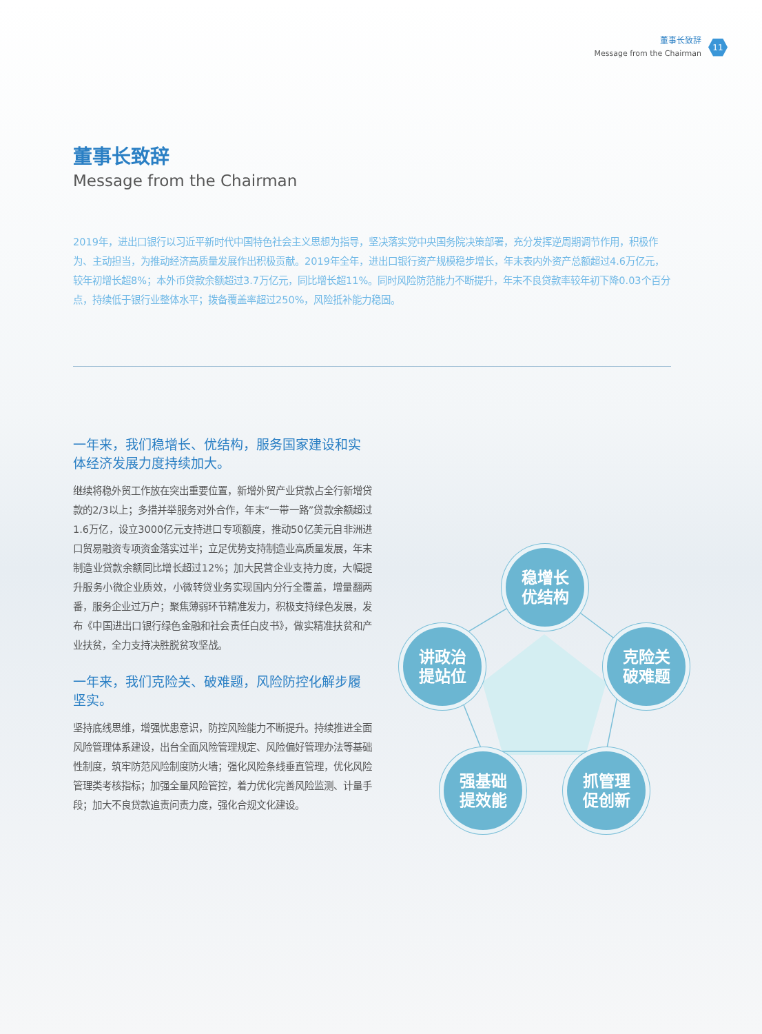董事长致辞
Message from the Chairman
11
稳增长
优结构
讲政治
提站位
克险关
破难题
强基础
提效能
抓管理
促创新
董事长致辞
Message from the Chairman
2019年，进出口银行以习近平新时代中国特色社会主义思想为指导，坚决落实党中央国务院决策部署，充分发挥逆周期调节作用，积极作为、主动担当，为推动经济高质量发展作出积极贡献。2019年全年，进出口银行资产规模稳步增长，年末表内外资产总额超过4.6万亿元，较年初增长超8%；本外币贷款余额超过3.7万亿元，同比增长超11%。同时风险防范能力不断提升，年末不良贷款率较年初下降0.03个百分点，持续低于银行业整体水平；拨备覆盖率超过250%，风险抵补能力稳固。
一年来，我们稳增长、优结构，服务国家建设和实体经济发展力度持续加大。
继续将稳外贸工作放在突出重要位置，新增外贸产业贷款占全行新增贷款的2/3以上；多措并举服务对外合作，年末“一带一路”贷款余额超过1.6万亿，设立3000亿元支持进口专项额度，推动50亿美元自非洲进口贸易融资专项资金落实过半；立足优势支持制造业高质量发展，年末制造业贷款余额同比增长超过12%；加大民营企业支持力度，大幅提升服务小微企业质效，小微转贷业务实现国内分行全覆盖，增量翻两番，服务企业过万户；聚焦薄弱环节精准发力，积极支持绿色发展，发布《中国进出口银行绿色金融和社会责任白皮书》，做实精准扶贫和产业扶贫，全力支持决胜脱贫攻坚战。
一年来，我们克险关、破难题，风险防控化解步履坚实。
坚持底线思维，增强忧患意识，防控风险能力不断提升。持续推进全面风险管理体系建设，出台全面风险管理规定、风险偏好管理办法等基础性制度，筑牢防范风险制度防火墙；强化风险条线垂直管理，优化风险管理类考核指标；加强全量风险管控，着力优化完善风险监测、计量手段；加大不良贷款追责问责力度，强化合规文化建设。